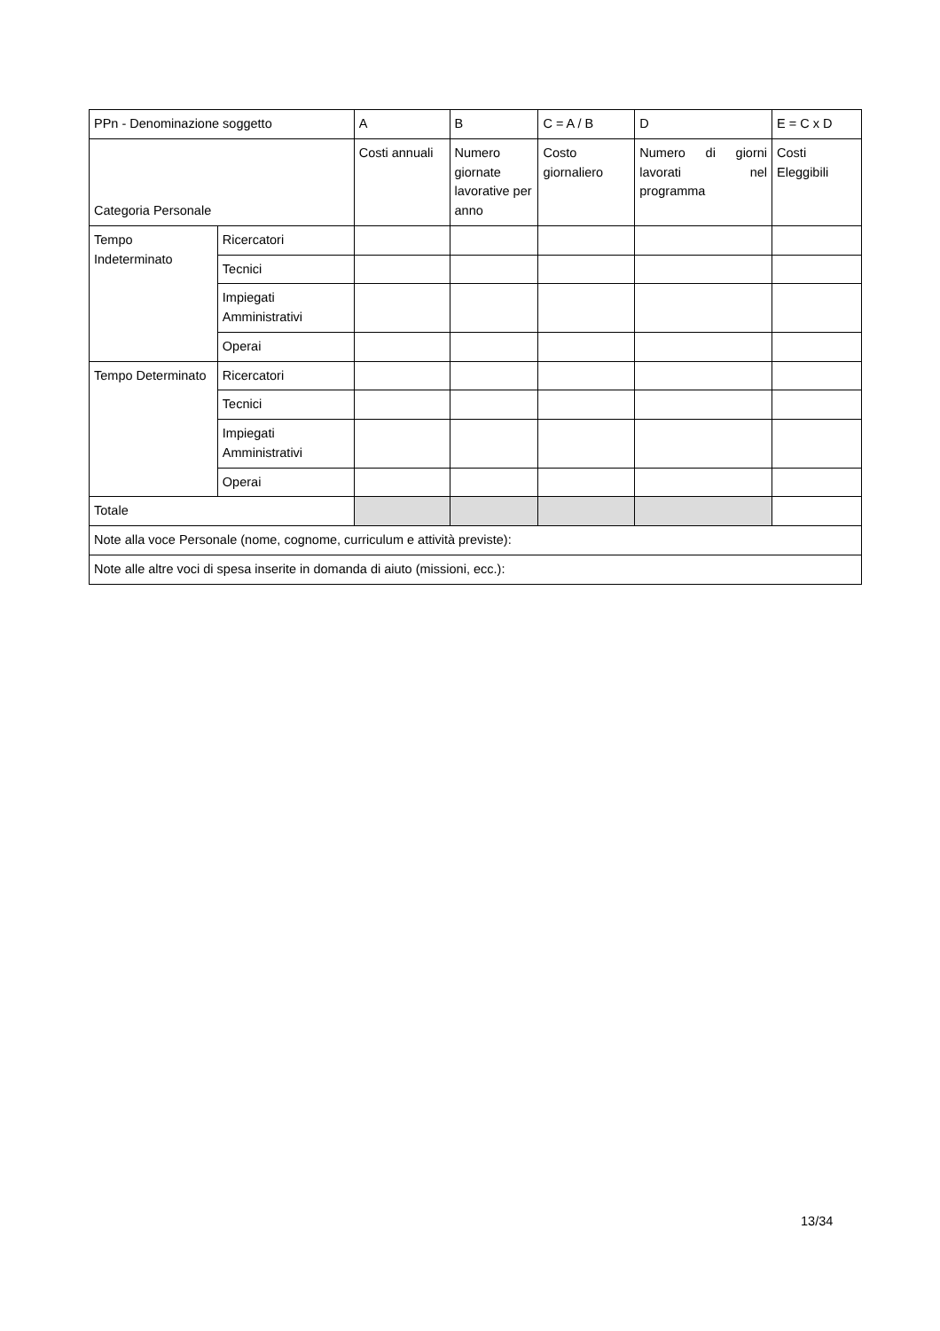| PPn - Denominazione soggetto | | A | B | C = A / B | D | E = C x D |
| Categoria Personale | | Costi annuali | Numero giornate lavorative per anno | Costo giornaliero | Numero di giorni lavorati nel programma | Costi Eleggibili |
| Tempo Indeterminato | Ricercatori | | | | | |
| | Tecnici | | | | | |
| | Impiegati Amministrativi | | | | | |
| | Operai | | | | | |
| Tempo Determinato | Ricercatori | | | | | |
| | Tecnici | | | | | |
| | Impiegati Amministrativi | | | | | |
| | Operai | | | | | |
| Totale | | | | | | |
| Note alla voce Personale (nome, cognome, curriculum e attività previste): | | | | | | |
| Note alle altre voci di spesa inserite in domanda di aiuto (missioni, ecc.): | | | | | | |
13/34